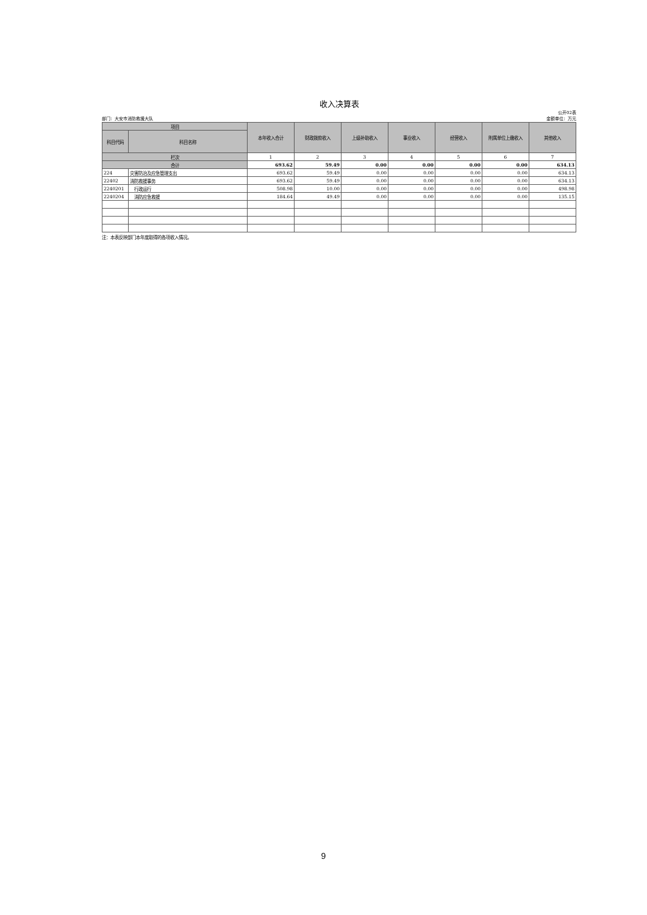收入决算表
部门：大安市消防救援大队 公开02表
金额单位：万元
| 项目 | | 本年收入合计 | 财政拨款收入 | 上级补助收入 | 事业收入 | 经营收入 | 附属单位上缴收入 | 其他收入 |
| --- | --- | --- | --- | --- | --- | --- | --- | --- |
| 科目代码 | 科目名称 | | | | | | | |
| 栏次 | | 1 | 2 | 3 | 4 | 5 | 6 | 7 |
| 合计 | | 693.62 | 59.49 | 0.00 | 0.00 | 0.00 | 0.00 | 634.13 |
| 224 | 灾害防治及应急管理支出 | 693.62 | 59.49 | 0.00 | 0.00 | 0.00 | 0.00 | 634.13 |
| 22402 | 消防救援事务 | 693.62 | 59.49 | 0.00 | 0.00 | 0.00 | 0.00 | 634.13 |
| 2240201 | 行政运行 | 508.98 | 10.00 | 0.00 | 0.00 | 0.00 | 0.00 | 498.98 |
| 2240204 | 消防应急救援 | 184.64 | 49.49 | 0.00 | 0.00 | 0.00 | 0.00 | 135.15 |
注：本表反映部门本年度取得的各项收入情况。
9